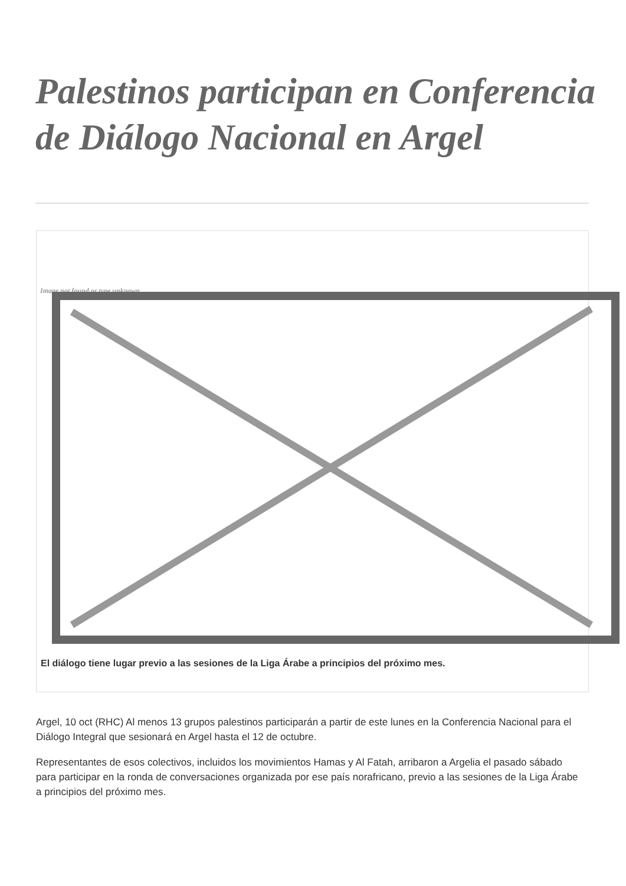Palestinos participan en Conferencia de Diálogo Nacional en Argel
Image not found or type unknown
El diálogo tiene lugar previo a las sesiones de la Liga Árabe a principios del próximo mes.
Argel, 10 oct (RHC) Al menos 13 grupos palestinos participarán a partir de este lunes en la Conferencia Nacional para el Diálogo Integral que sesionará en Argel hasta el 12 de octubre.
Representantes de esos colectivos, incluidos los movimientos Hamas y Al Fatah, arribaron a Argelia el pasado sábado para participar en la ronda de conversaciones organizada por ese país norafricano, previo a las sesiones de la Liga Árabe a principios del próximo mes.